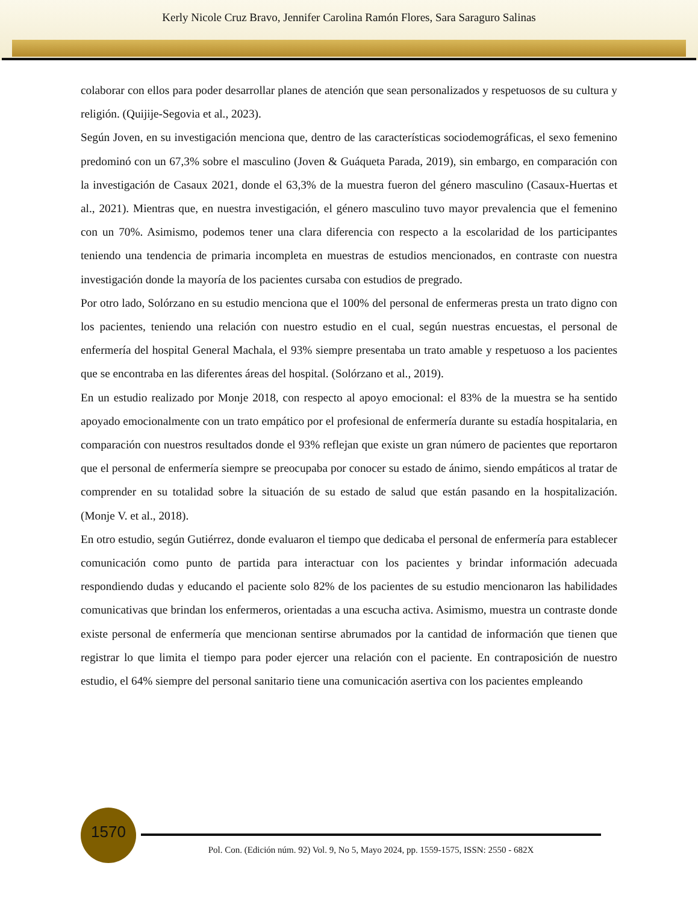Kerly Nicole Cruz Bravo, Jennifer Carolina Ramón Flores, Sara Saraguro Salinas
colaborar con ellos para poder desarrollar planes de atención que sean personalizados y respetuosos de su cultura y religión. (Quijije-Segovia et al., 2023).
Según Joven, en su investigación menciona que, dentro de las características sociodemográficas, el sexo femenino predominó con un 67,3% sobre el masculino (Joven & Guáqueta Parada, 2019), sin embargo, en comparación con la investigación de Casaux 2021, donde el 63,3% de la muestra fueron del género masculino (Casaux-Huertas et al., 2021). Mientras que, en nuestra investigación, el género masculino tuvo mayor prevalencia que el femenino con un 70%. Asimismo, podemos tener una clara diferencia con respecto a la escolaridad de los participantes teniendo una tendencia de primaria incompleta en muestras de estudios mencionados, en contraste con nuestra investigación donde la mayoría de los pacientes cursaba con estudios de pregrado.
Por otro lado, Solórzano en su estudio menciona que el 100% del personal de enfermeras presta un trato digno con los pacientes, teniendo una relación con nuestro estudio en el cual, según nuestras encuestas, el personal de enfermería del hospital General Machala, el 93% siempre presentaba un trato amable y respetuoso a los pacientes que se encontraba en las diferentes áreas del hospital. (Solórzano et al., 2019).
En un estudio realizado por Monje 2018, con respecto al apoyo emocional: el 83% de la muestra se ha sentido apoyado emocionalmente con un trato empático por el profesional de enfermería durante su estadía hospitalaria, en comparación con nuestros resultados donde el 93% reflejan que existe un gran número de pacientes que reportaron que el personal de enfermería siempre se preocupaba por conocer su estado de ánimo, siendo empáticos al tratar de comprender en su totalidad sobre la situación de su estado de salud que están pasando en la hospitalización. (Monje V. et al., 2018).
En otro estudio, según Gutiérrez, donde evaluaron el tiempo que dedicaba el personal de enfermería para establecer comunicación como punto de partida para interactuar con los pacientes y brindar información adecuada respondiendo dudas y educando el paciente solo 82% de los pacientes de su estudio mencionaron las habilidades comunicativas que brindan los enfermeros, orientadas a una escucha activa. Asimismo, muestra un contraste donde existe personal de enfermería que mencionan sentirse abrumados por la cantidad de información que tienen que registrar lo que limita el tiempo para poder ejercer una relación con el paciente. En contraposición de nuestro estudio, el 64% siempre del personal sanitario tiene una comunicación asertiva con los pacientes empleando
1570
Pol. Con. (Edición núm. 92) Vol. 9, No 5, Mayo 2024, pp. 1559-1575, ISSN: 2550 - 682X